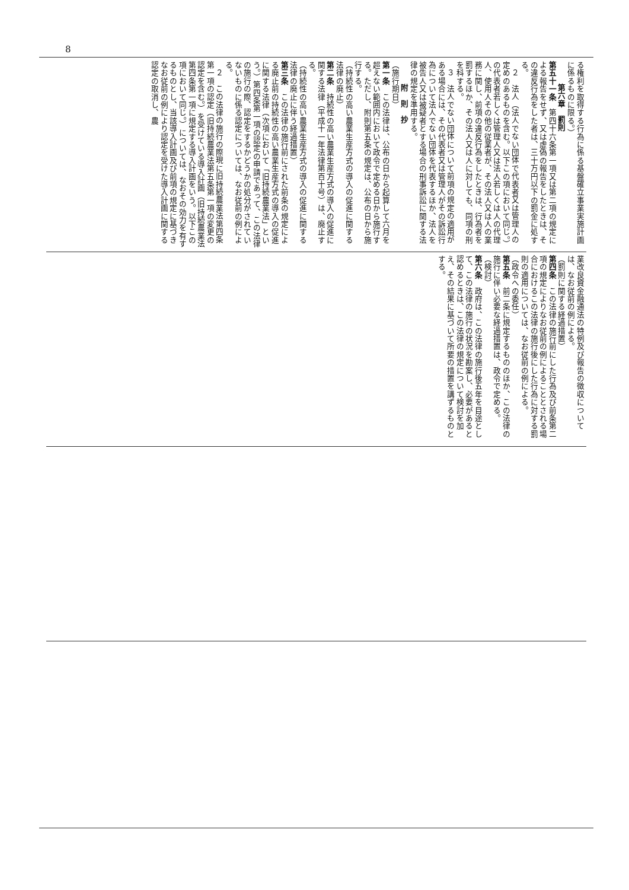8
る権利を取得する行為に係る基盤確立事業実施計画に係るものに限る。）
第六章　罰則
第五十一条　第四十六条第一項又は第二項の規定による報告をせず、又は虚偽の報告をしたときは、その違反行為をした者は、三十万円以下の罰金に処する。
２　法人（法人でない団体で代表者又は管理人の定めのあるものを含む。以下この項において同じ。）の代表者若しくは管理人又は法人若しくは人の代理人、使用人その他の従業者が、その法人又は人の業務に関し、前項の違反行為をしたときは、行為者を罰するほか、その法人又は人に対しても、同項の刑を科する。
３　法人でない団体について前項の規定の適用がある場合には、その代表者又は管理人がその訴訟行為について法人でない団体を代表するほか、法人を被告人又は被疑者とする場合の刑事訴訟に関する法律の規定を準用する。
附　則　抄
（施行期日）
第一条　この法律は、公布の日から起算して六月を超えない範囲内において政令で定める日から施行する。ただし、附則第五条の規定は、公布の日から施行する。
（持続性の高い農業生産方式の導入の促進に関する法律の廃止）
第二条　持続性の高い農業生産方式の導入の促進に関する法律（平成十一年法律第百十号）は、廃止する。
（持続性の高い農業生産方式の導入の促進に関する法律の廃止に伴う経過措置）
第三条　この法律の施行前にされた前条の規定による廃止前の持続性の高い農業生産方式の導入の促進に関する法律（次項において「旧持続農業法」という。）第四条第一項の認定の申請であって、この法律の施行の際、認定をするかどうかの処分がされていないものに係る認定については、なお従前の例による。
２　この法律の施行の際現に旧持続農業法第四条第一項の認定（旧持続農業法第五条第一項の変更の認定を含む。）を受けている導入計画（旧持続農業法第四条第一項に規定する導入計画をいう。以下この項において同じ。）については、なおその効力を有するものとし、当該導入計画及び前項の規定に基づきなお従前の例により認定を受けた導入計画に関する認定の取消し、農
業改良資金融通法の特例及び報告の徴収については、なお従前の例による。
（罰則に関する経過措置）
第四条　この法律の施行前にした行為及び前条第二項の規定によりなお従前の例によることとされる場合におけるこの法律の施行後にした行為に対する罰則の適用については、なお従前の例による。
（政令への委任）
第五条　前二条に規定するもののほか、この法律の施行に伴い必要な経過措置は、政令で定める。
（検討）
第六条　政府は、この法律の施行後五年を目途として、この法律の施行の状況を勘案し、必要があると認めるときは、この法律の規定について検討を加え、その結果に基づいて所要の措置を講ずるものとする。